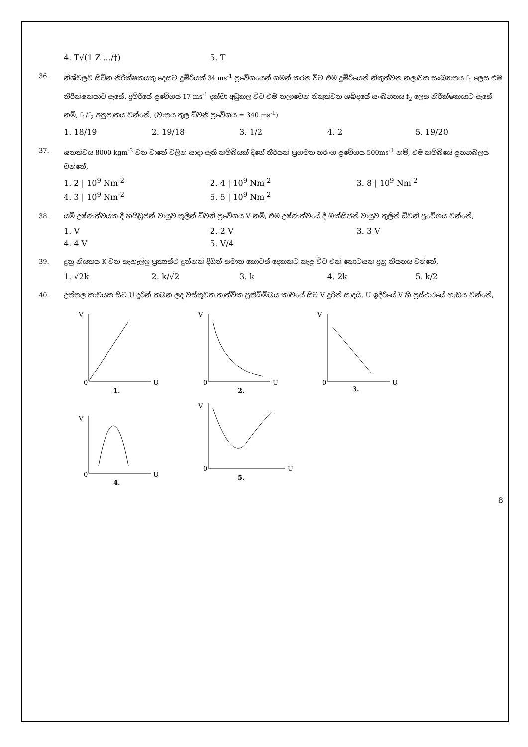4. T√(1 Z …/†) 5. T
36. නිශ්චලව සිටින නිරීක්ෂකයකු දෙසට දුම්රියක් 34 ms<sup>-1</sup> ප්‍රවේගයෙන් ගමන් කරන විට එම දුම්රියෙන් නිකුත්වන නලාවක සංඛ්‍යාතය f<sub>1</sub> ලෙස එම නිරීක්ෂකයාට ඇසේ. දුම්රියේ ප්‍රවේගය 17 ms<sup>-1</sup> දක්වා අඩුකල විට එම නලාවෙන් නිකුත්වන ශබ්දයේ සංඛ්‍යාතය f<sub>2</sub> ලෙස නිරීක්ෂකයාට ඇසේ නම්, f<sub>1</sub>/f<sub>2</sub> අනුපාතය වන්නේ, (වාතය තුල ධ්වනි ප්‍රවේගය = 340 ms<sup>-1</sup>)
1. 18/19 2. 19/18 3. 1/2 4. 2 5. 19/20
37. ඝනත්වය 8000 kgm<sup>-3</sup> වන වානේ වලින් සාදා ඇති කම්බියක් දිගේ තීර්යක් ප්‍රගමන තරංග ප්‍රවේගය 500ms<sup>-1</sup> නම්, එම කම්බියේ ප්‍රත්‍යාබලය වන්නේ,
1. 2 | 10<sup>9</sup> Nm<sup>-2</sup> 2. 4 | 10<sup>9</sup> Nm<sup>-2</sup> 3. 8 | 10<sup>9</sup> Nm<sup>-2</sup>
4. 3 | 10<sup>9</sup> Nm<sup>-2</sup> 5. 5 | 10<sup>9</sup> Nm<sup>-2</sup>
38. යම් උෂ්ණත්වයක දී හයිඩ්‍රජන් වායුව තුලින් ධ්වනි ප්‍රවේගය V නම්, එම උෂ්ණත්වයේ දී ඔක්සිජන් වායුව තුලින් ධ්වනි ප්‍රවේගය වන්නේ,
1. V 2. 2 V 3. 3 V
4. 4 V 5. V/4
39. දුනු නියතය K වන සැහැල්ලු ප්‍රත්‍යස්ථ දුන්නක් දිගින් සමාන කොටස් දෙකකට කැපූ විට එක් කොටසක දුනු නියතය වන්නේ,
1. √2k 2. k/√2 3. k 4. 2k 5. k/2
40. උත්තල කාචයක සිට U දුරින් තබන ලද වස්තුවක තාත්වික ප්‍රතිබිම්බය කාචයේ සිට V දුරින් සාදයි. U ඉදිරියේ V හි ප්‍රස්ථාරයේ හැඩය වන්නේ,
V
0
U
1.
V
0
U
2.
V
0
U
3.
V
0
U
4.
V
0
U
5.
8